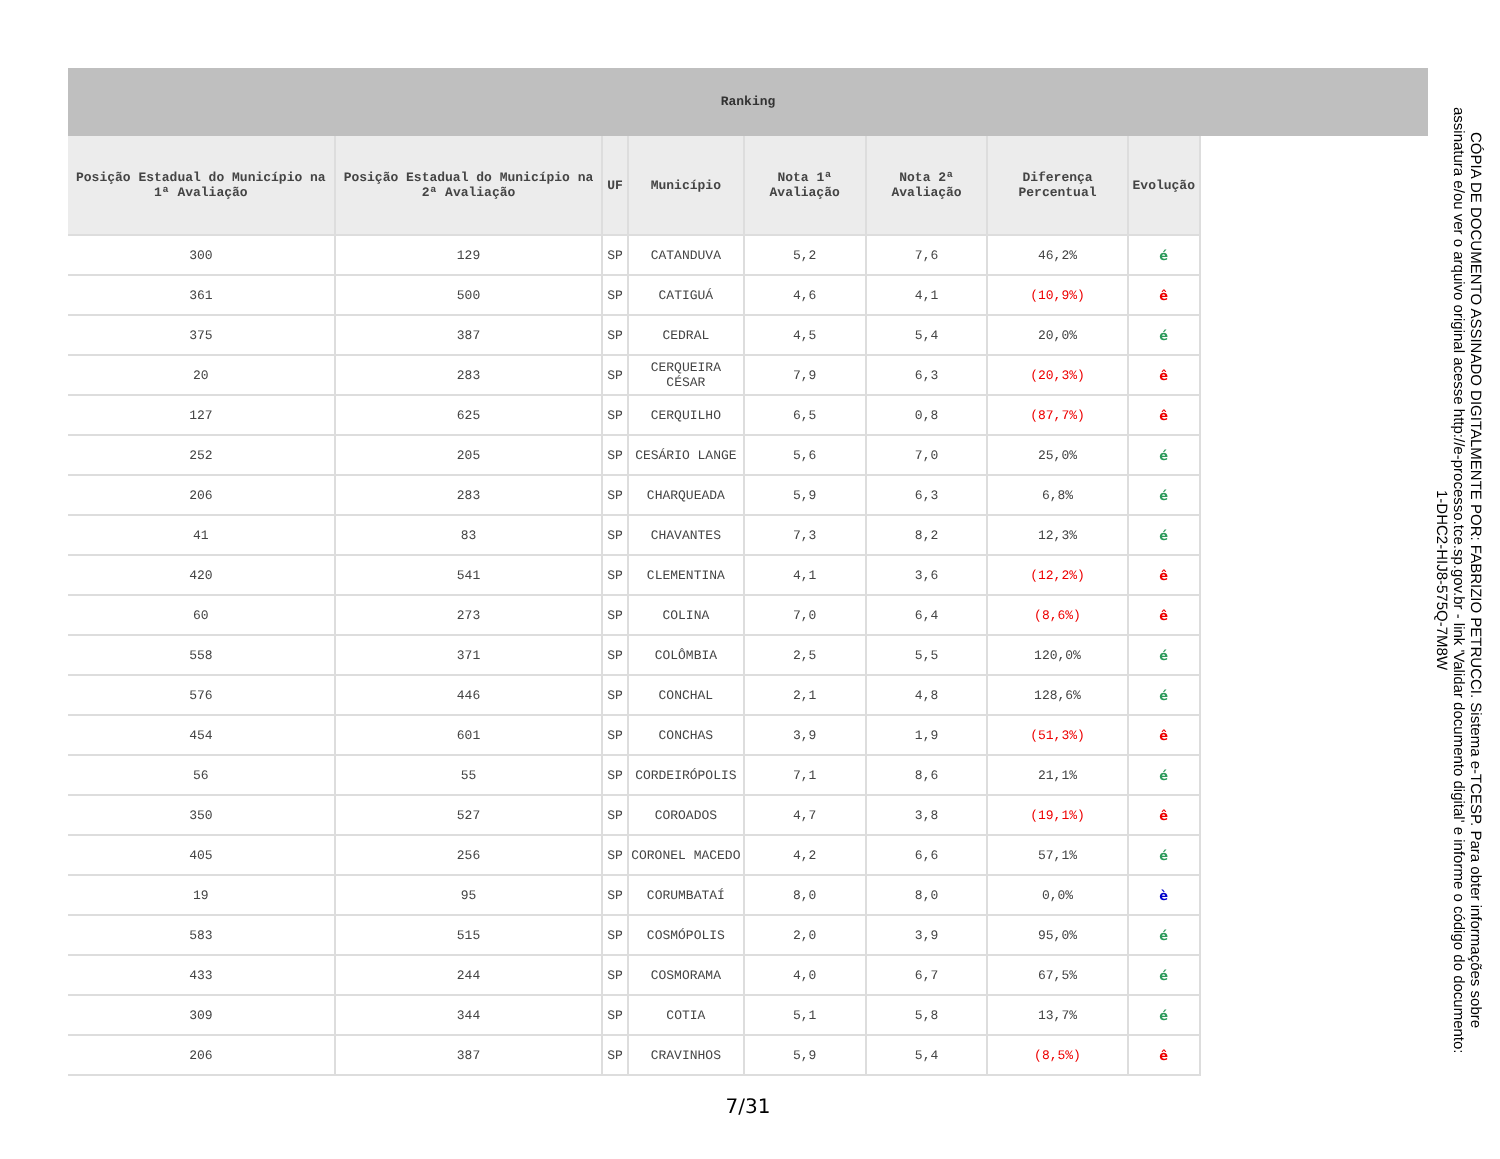Ranking
| Posição Estadual do Município na 1ª Avaliação | Posição Estadual do Município na 2ª Avaliação | UF | Município | Nota 1ª Avaliação | Nota 2ª Avaliação | Diferença Percentual | Evolução |
| --- | --- | --- | --- | --- | --- | --- | --- |
| 300 | 129 | SP | CATANDUVA | 5,2 | 7,6 | 46,2% | é |
| 361 | 500 | SP | CATIGUÁ | 4,6 | 4,1 | (10,9%) | ê |
| 375 | 387 | SP | CEDRAL | 4,5 | 5,4 | 20,0% | é |
| 20 | 283 | SP | CERQUEIRA CÉSAR | 7,9 | 6,3 | (20,3%) | ê |
| 127 | 625 | SP | CERQUILHO | 6,5 | 0,8 | (87,7%) | ê |
| 252 | 205 | SP | CESÁRIO LANGE | 5,6 | 7,0 | 25,0% | é |
| 206 | 283 | SP | CHARQUEADA | 5,9 | 6,3 | 6,8% | é |
| 41 | 83 | SP | CHAVANTES | 7,3 | 8,2 | 12,3% | é |
| 420 | 541 | SP | CLEMENTINA | 4,1 | 3,6 | (12,2%) | ê |
| 60 | 273 | SP | COLINA | 7,0 | 6,4 | (8,6%) | ê |
| 558 | 371 | SP | COLÔMBIA | 2,5 | 5,5 | 120,0% | é |
| 576 | 446 | SP | CONCHAL | 2,1 | 4,8 | 128,6% | é |
| 454 | 601 | SP | CONCHAS | 3,9 | 1,9 | (51,3%) | ê |
| 56 | 55 | SP | CORDEIRÓPOLIS | 7,1 | 8,6 | 21,1% | é |
| 350 | 527 | SP | COROADOS | 4,7 | 3,8 | (19,1%) | ê |
| 405 | 256 | SP | CORONEL MACEDO | 4,2 | 6,6 | 57,1% | é |
| 19 | 95 | SP | CORUMBATAÍ | 8,0 | 8,0 | 0,0% | è |
| 583 | 515 | SP | COSMÓPOLIS | 2,0 | 3,9 | 95,0% | é |
| 433 | 244 | SP | COSMORAMA | 4,0 | 6,7 | 67,5% | é |
| 309 | 344 | SP | COTIA | 5,1 | 5,8 | 13,7% | é |
| 206 | 387 | SP | CRAVINHOS | 5,9 | 5,4 | (8,5%) | ê |
7/31
CÓPIA DE DOCUMENTO ASSINADO DIGITALMENTE POR: FABRIZIO PETRUCCI. Sistema e-TCESP. Para obter informações sobre assinatura e/ou ver o arquivo original acesse http://e-processo.tce.sp.gov.br - link 'Validar documento digital' e informe o código do documento: 1-DHC2-HIJ8-575Q-7M8W